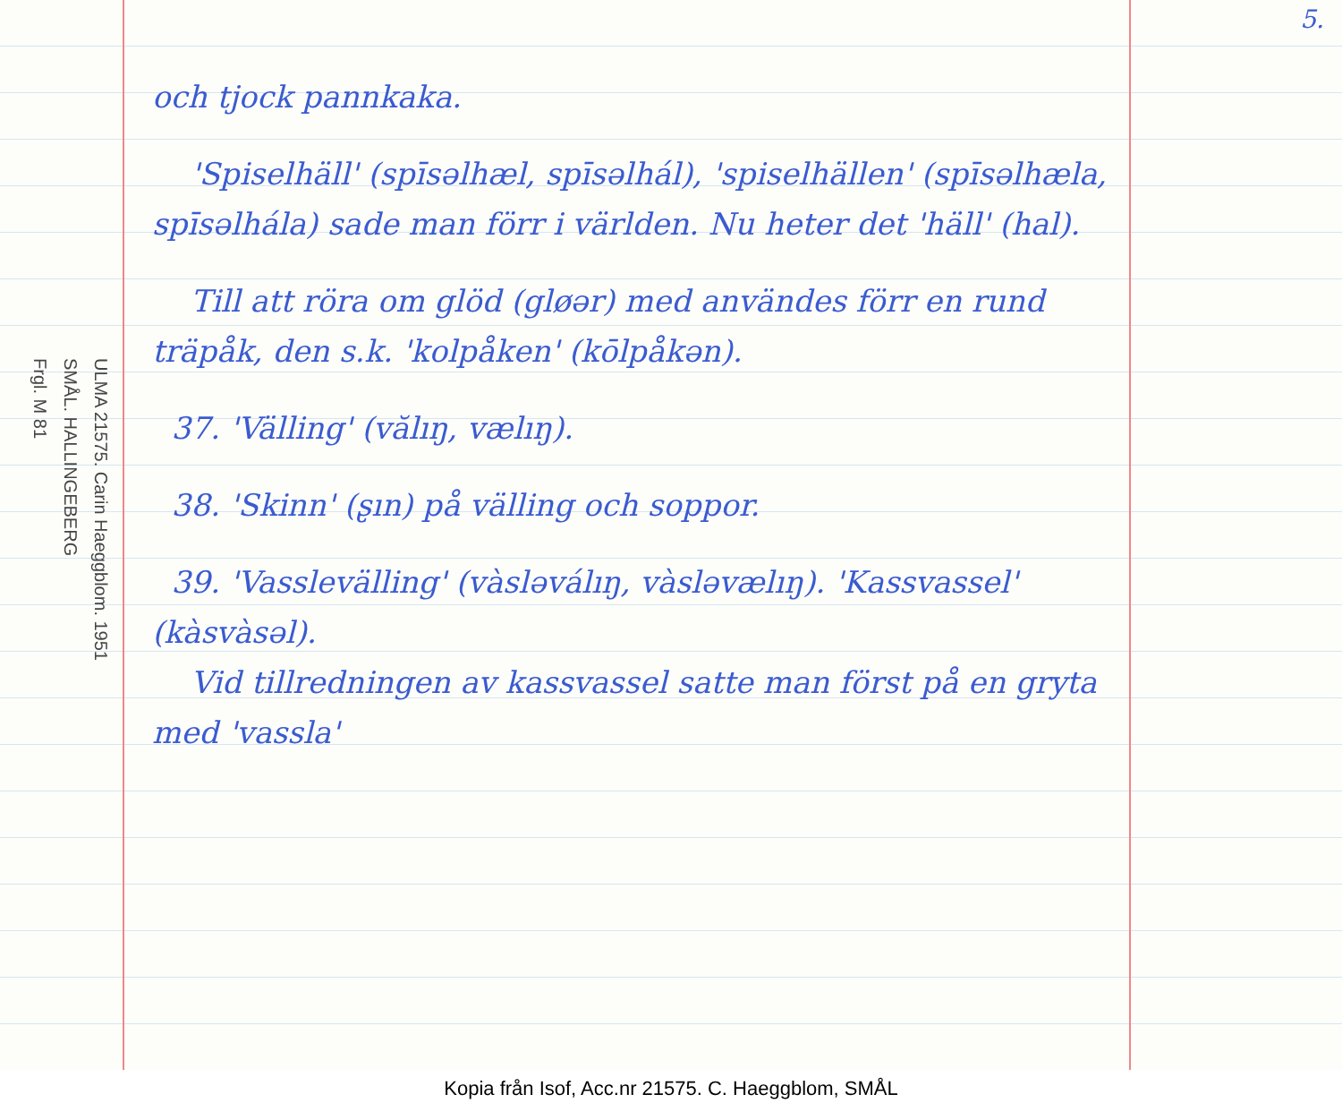5.
ULMA 21575. Carin Haeggblom. 1951
SMÅL. HALLINGEBERG
Frgl. M 81
och tjock pannkaka.
'Spiselhäll' (spīsəlhæl, spīsəlhál), 'spiselhällen' (spīsəlhæla, spīsəlhála) sade man förr i världen. Nu heter det 'häll' (hal).
Till att röra om glöd (gløər) med användes förr en rund träpåk, den s.k. 'kolpåken' (kōlpåkən).
37. 'Välling' (vălıŋ, vælıŋ).
38. 'Skinn' (ʂın) på välling och soppor.
39. 'Vasslevälling' (vàsləválıŋ, vàsləvælıŋ). 'Kassvassel' (kàsvàsəl).
Vid tillredningen av kassvassel satte man först på en gryta med 'vassla'
Kopia från Isof, Acc.nr 21575. C. Haeggblom, SMÅL